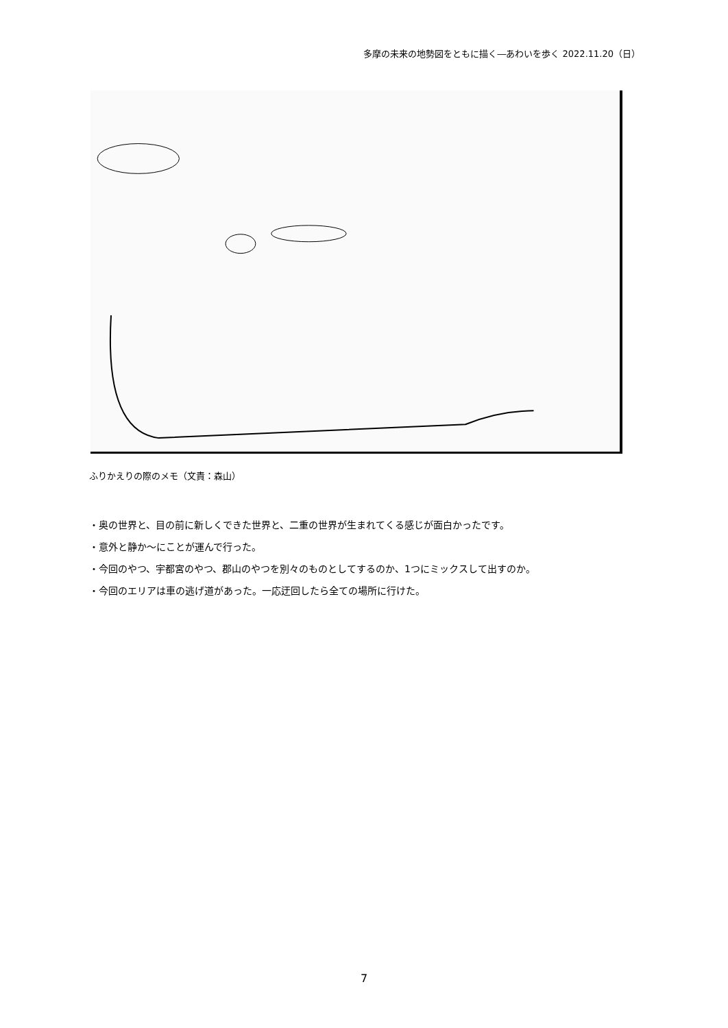多摩の未来の地勢図をともに描く―あわいを歩く 2022.11.20（日）
ふりかえりの際のメモ（文責：森山）
・奥の世界と、目の前に新しくできた世界と、二重の世界が生まれてくる感じが面白かったです。
・意外と静か～にことが運んで行った。
・今回のやつ、宇都宮のやつ、郡山のやつを別々のものとしてするのか、1つにミックスして出すのか。
・今回のエリアは車の逃げ道があった。一応迂回したら全ての場所に行けた。
7